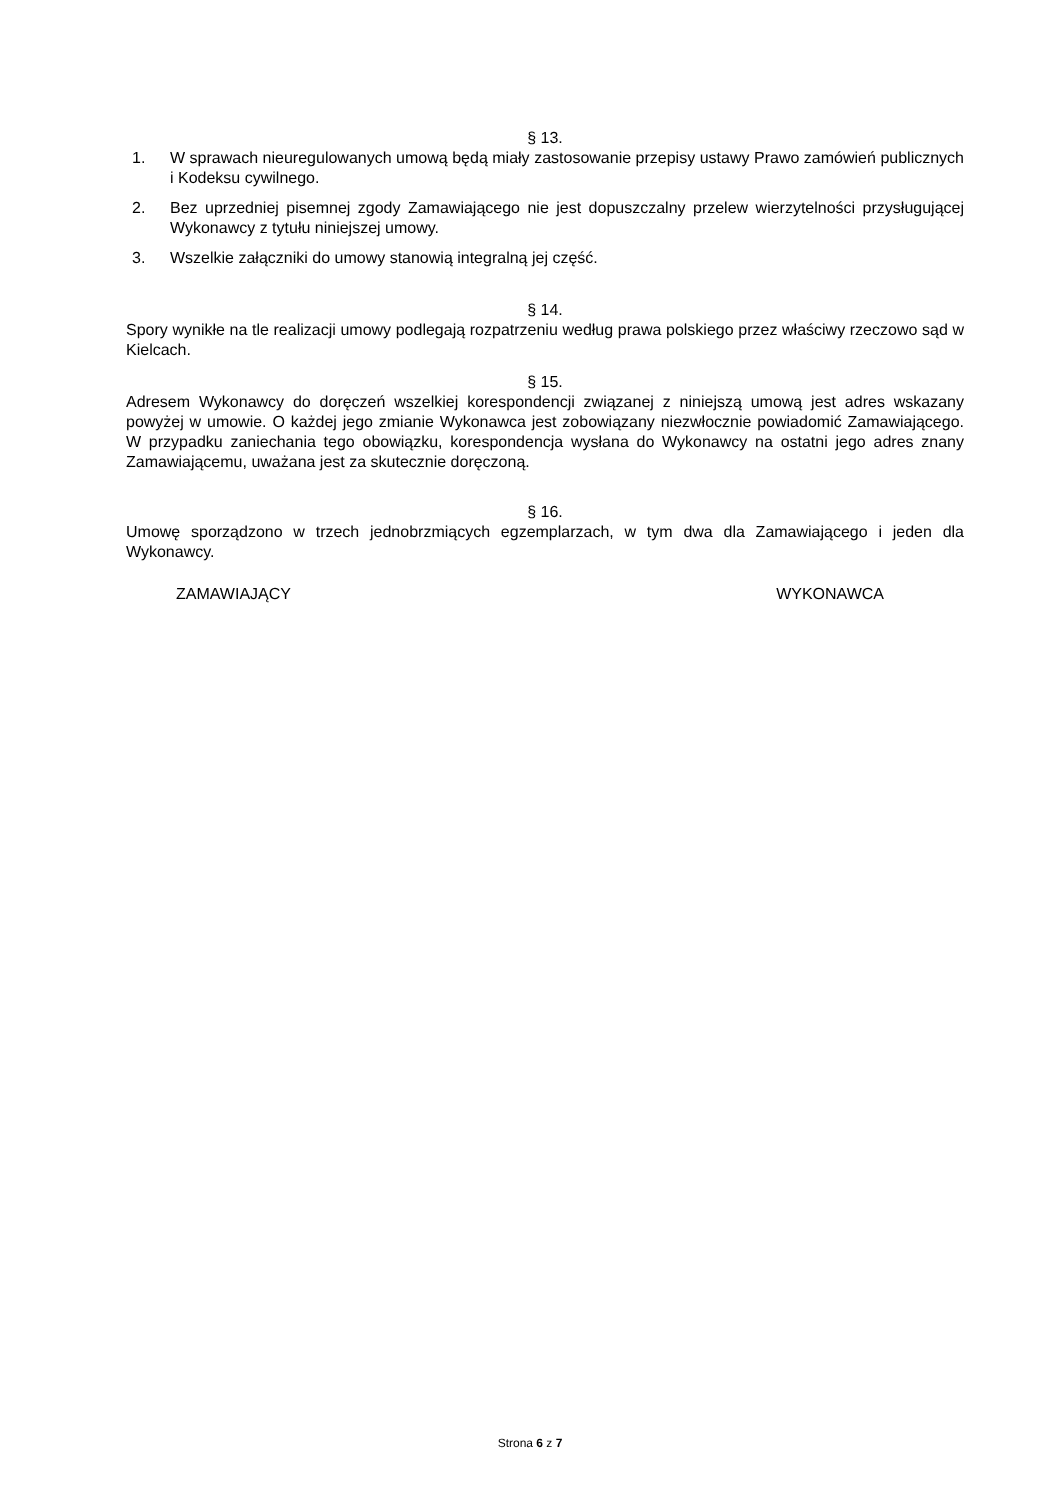§ 13.
1. W sprawach nieuregulowanych umową będą miały zastosowanie przepisy ustawy Prawo zamówień publicznych i Kodeksu cywilnego.
2. Bez uprzedniej pisemnej zgody Zamawiającego nie jest dopuszczalny przelew wierzytelności przysługującej Wykonawcy z tytułu niniejszej umowy.
3. Wszelkie załączniki do umowy stanowią integralną jej część.
§ 14.
Spory wynikłe na tle realizacji umowy podlegają rozpatrzeniu według prawa polskiego przez właściwy rzeczowo sąd w Kielcach.
§ 15.
Adresem Wykonawcy do doręczeń wszelkiej korespondencji związanej z niniejszą umową jest adres wskazany powyżej w umowie. O każdej jego zmianie Wykonawca jest zobowiązany niezwłocznie powiadomić Zamawiającego. W przypadku zaniechania tego obowiązku, korespondencja wysłana do Wykonawcy na ostatni jego adres znany Zamawiającemu, uważana jest za skutecznie doręczoną.
§ 16.
Umowę sporządzono w trzech jednobrzmiących egzemplarzach, w tym dwa dla Zamawiającego i jeden dla Wykonawcy.
ZAMAWIAJĄCY WYKONAWCA
Strona 6 z 7